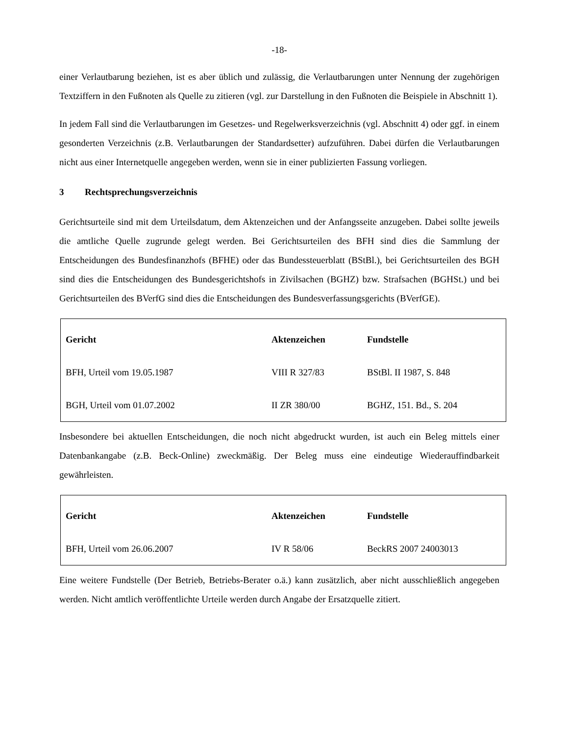-18-
einer Verlautbarung beziehen, ist es aber üblich und zulässig, die Verlautbarungen unter Nennung der zugehörigen Textziffern in den Fußnoten als Quelle zu zitieren (vgl. zur Darstellung in den Fußnoten die Beispiele in Abschnitt 1).
In jedem Fall sind die Verlautbarungen im Gesetzes- und Regelwerksverzeichnis (vgl. Abschnitt 4) oder ggf. in einem gesonderten Verzeichnis (z.B. Verlautbarungen der Standardsetter) aufzuführen. Dabei dürfen die Verlautbarungen nicht aus einer Internetquelle angegeben werden, wenn sie in einer publizierten Fassung vorliegen.
3 Rechtsprechungsverzeichnis
Gerichtsurteile sind mit dem Urteilsdatum, dem Aktenzeichen und der Anfangsseite anzugeben. Dabei sollte jeweils die amtliche Quelle zugrunde gelegt werden. Bei Gerichtsurteilen des BFH sind dies die Sammlung der Entscheidungen des Bundesfinanzhofs (BFHE) oder das Bundessteuerblatt (BStBl.), bei Gerichtsurteilen des BGH sind dies die Entscheidungen des Bundesgerichtshofs in Zivilsachen (BGHZ) bzw. Strafsachen (BGHSt.) und bei Gerichtsurteilen des BVerfG sind dies die Entscheidungen des Bundesverfassungsgerichts (BVerfGE).
| Gericht | Aktenzeichen | Fundstelle |
| --- | --- | --- |
| BFH, Urteil vom 19.05.1987 | VIII R 327/83 | BStBl. II 1987, S. 848 |
| BGH, Urteil vom 01.07.2002 | II ZR 380/00 | BGHZ, 151. Bd., S. 204 |
Insbesondere bei aktuellen Entscheidungen, die noch nicht abgedruckt wurden, ist auch ein Beleg mittels einer Datenbankangabe (z.B. Beck-Online) zweckmäßig. Der Beleg muss eine eindeutige Wiederauffindbarkeit gewährleisten.
| Gericht | Aktenzeichen | Fundstelle |
| --- | --- | --- |
| BFH, Urteil vom 26.06.2007 | IV R 58/06 | BeckRS 2007 24003013 |
Eine weitere Fundstelle (Der Betrieb, Betriebs-Berater o.ä.) kann zusätzlich, aber nicht ausschließlich angegeben werden. Nicht amtlich veröffentlichte Urteile werden durch Angabe der Ersatzquelle zitiert.